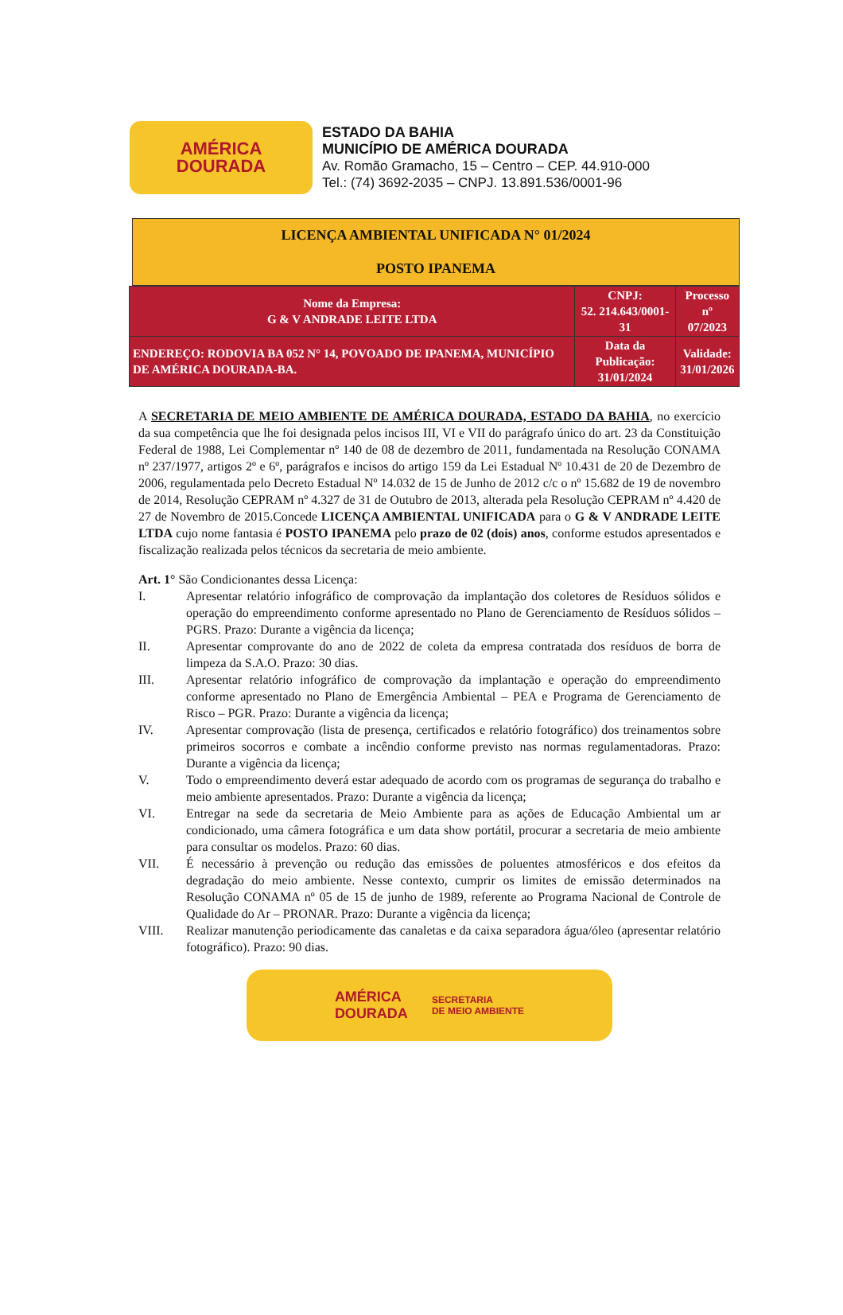AMÉRICA
DOURADA
ESTADO DA BAHIA
MUNICÍPIO DE AMÉRICA DOURADA
Av. Romão Gramacho, 15 – Centro – CEP. 44.910-000
Tel.: (74) 3692-2035 – CNPJ. 13.891.536/0001-96
LICENÇA AMBIENTAL UNIFICADA N° 01/2024
POSTO IPANEMA
| Nome da Empresa: G & V ANDRADE LEITE LTDA | CNPJ: 52. 214.643/0001-31 | Processo nº 07/2023 |
| ENDEREÇO: RODOVIA BA 052 N° 14, POVOADO DE IPANEMA, MUNICÍPIO DE AMÉRICA DOURADA-BA. | Data da Publicação: 31/01/2024 | Validade: 31/01/2026 |
A SECRETARIA DE MEIO AMBIENTE DE AMÉRICA DOURADA, ESTADO DA BAHIA, no exercício da sua competência que lhe foi designada pelos incisos III, VI e VII do parágrafo único do art. 23 da Constituição Federal de 1988, Lei Complementar nº 140 de 08 de dezembro de 2011, fundamentada na Resolução CONAMA nº 237/1977, artigos 2º e 6º, parágrafos e incisos do artigo 159 da Lei Estadual Nº 10.431 de 20 de Dezembro de 2006, regulamentada pelo Decreto Estadual Nº 14.032 de 15 de Junho de 2012 c/c o nº 15.682 de 19 de novembro de 2014, Resolução CEPRAM nº 4.327 de 31 de Outubro de 2013, alterada pela Resolução CEPRAM nº 4.420 de 27 de Novembro de 2015.Concede LICENÇA AMBIENTAL UNIFICADA para o G & V ANDRADE LEITE LTDA cujo nome fantasia é POSTO IPANEMA pelo prazo de 02 (dois) anos, conforme estudos apresentados e fiscalização realizada pelos técnicos da secretaria de meio ambiente.
Art. 1° São Condicionantes dessa Licença:
I. Apresentar relatório infográfico de comprovação da implantação dos coletores de Resíduos sólidos e operação do empreendimento conforme apresentado no Plano de Gerenciamento de Resíduos sólidos – PGRS. Prazo: Durante a vigência da licença;
II. Apresentar comprovante do ano de 2022 de coleta da empresa contratada dos resíduos de borra de limpeza da S.A.O. Prazo: 30 dias.
III. Apresentar relatório infográfico de comprovação da implantação e operação do empreendimento conforme apresentado no Plano de Emergência Ambiental – PEA e Programa de Gerenciamento de Risco – PGR. Prazo: Durante a vigência da licença;
IV. Apresentar comprovação (lista de presença, certificados e relatório fotográfico) dos treinamentos sobre primeiros socorros e combate a incêndio conforme previsto nas normas regulamentadoras. Prazo: Durante a vigência da licença;
V. Todo o empreendimento deverá estar adequado de acordo com os programas de segurança do trabalho e meio ambiente apresentados. Prazo: Durante a vigência da licença;
VI. Entregar na sede da secretaria de Meio Ambiente para as ações de Educação Ambiental um ar condicionado, uma câmera fotográfica e um data show portátil, procurar a secretaria de meio ambiente para consultar os modelos. Prazo: 60 dias.
VII. É necessário à prevenção ou redução das emissões de poluentes atmosféricos e dos efeitos da degradação do meio ambiente. Nesse contexto, cumprir os limites de emissão determinados na Resolução CONAMA nº 05 de 15 de junho de 1989, referente ao Programa Nacional de Controle de Qualidade do Ar – PRONAR. Prazo: Durante a vigência da licença;
VIII. Realizar manutenção periodicamente das canaletas e da caixa separadora água/óleo (apresentar relatório fotográfico). Prazo: 90 dias.
AMÉRICA
DOURADA SECRETARIA
DE MEIO AMBIENTE